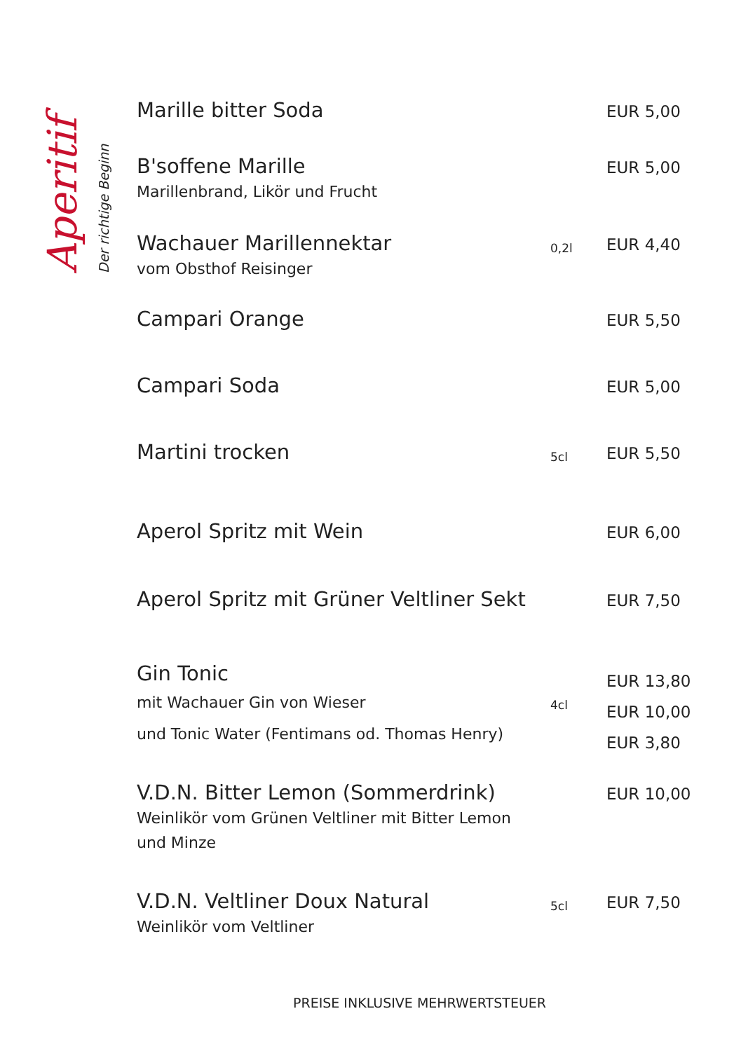Aperitif
Der richtige Beginn
| Marille bitter Soda | | EUR 5,00 |
| B'soffene Marille Marillenbrand, Likör und Frucht | | EUR 5,00 |
| Wachauer Marillennektar vom Obsthof Reisinger | 0,2l | EUR 4,40 |
| Campari Orange | | EUR 5,50 |
| Campari Soda | | EUR 5,00 |
| Martini trocken | 5cl | EUR 5,50 |
| Aperol Spritz mit Wein | | EUR 6,00 |
| Aperol Spritz mit Grüner Veltliner Sekt | | EUR 7,50 |
| Gin Tonic mit Wachauer Gin von Wieser und Tonic Water (Fentimans od. Thomas Henry) | 4cl | EUR 13,80 EUR 10,00 EUR 3,80 |
| V.D.N. Bitter Lemon (Sommerdrink) Weinlikör vom Grünen Veltliner mit Bitter Lemon und Minze | | EUR 10,00 |
| V.D.N. Veltliner Doux Natural Weinlikör vom Veltliner | 5cl | EUR 7,50 |
PREISE INKLUSIVE MEHRWERTSTEUER